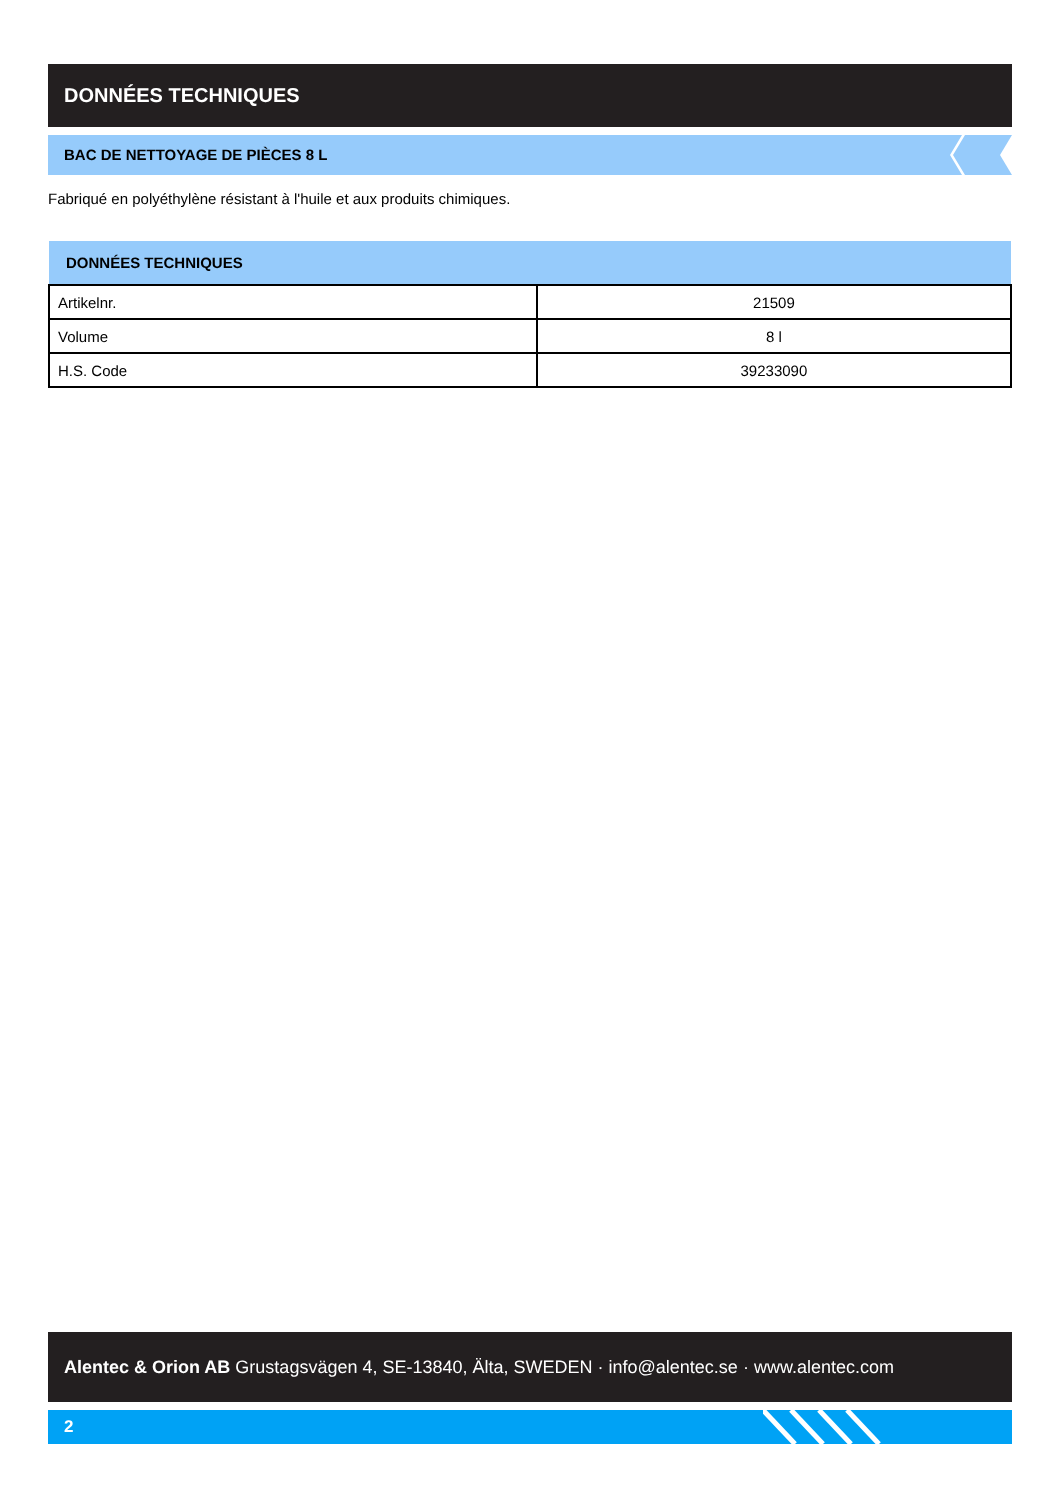DONNÉES TECHNIQUES
BAC DE NETTOYAGE DE PIÈCES 8 L
Fabriqué en polyéthylène résistant à l'huile et aux produits chimiques.
| DONNÉES TECHNIQUES | |
| --- | --- |
| Artikelnr. | 21509 |
| Volume | 8 l |
| H.S. Code | 39233090 |
Alentec & Orion AB Grustagsvägen 4, SE-13840, Älta, SWEDEN · info@alentec.se · www.alentec.com
2